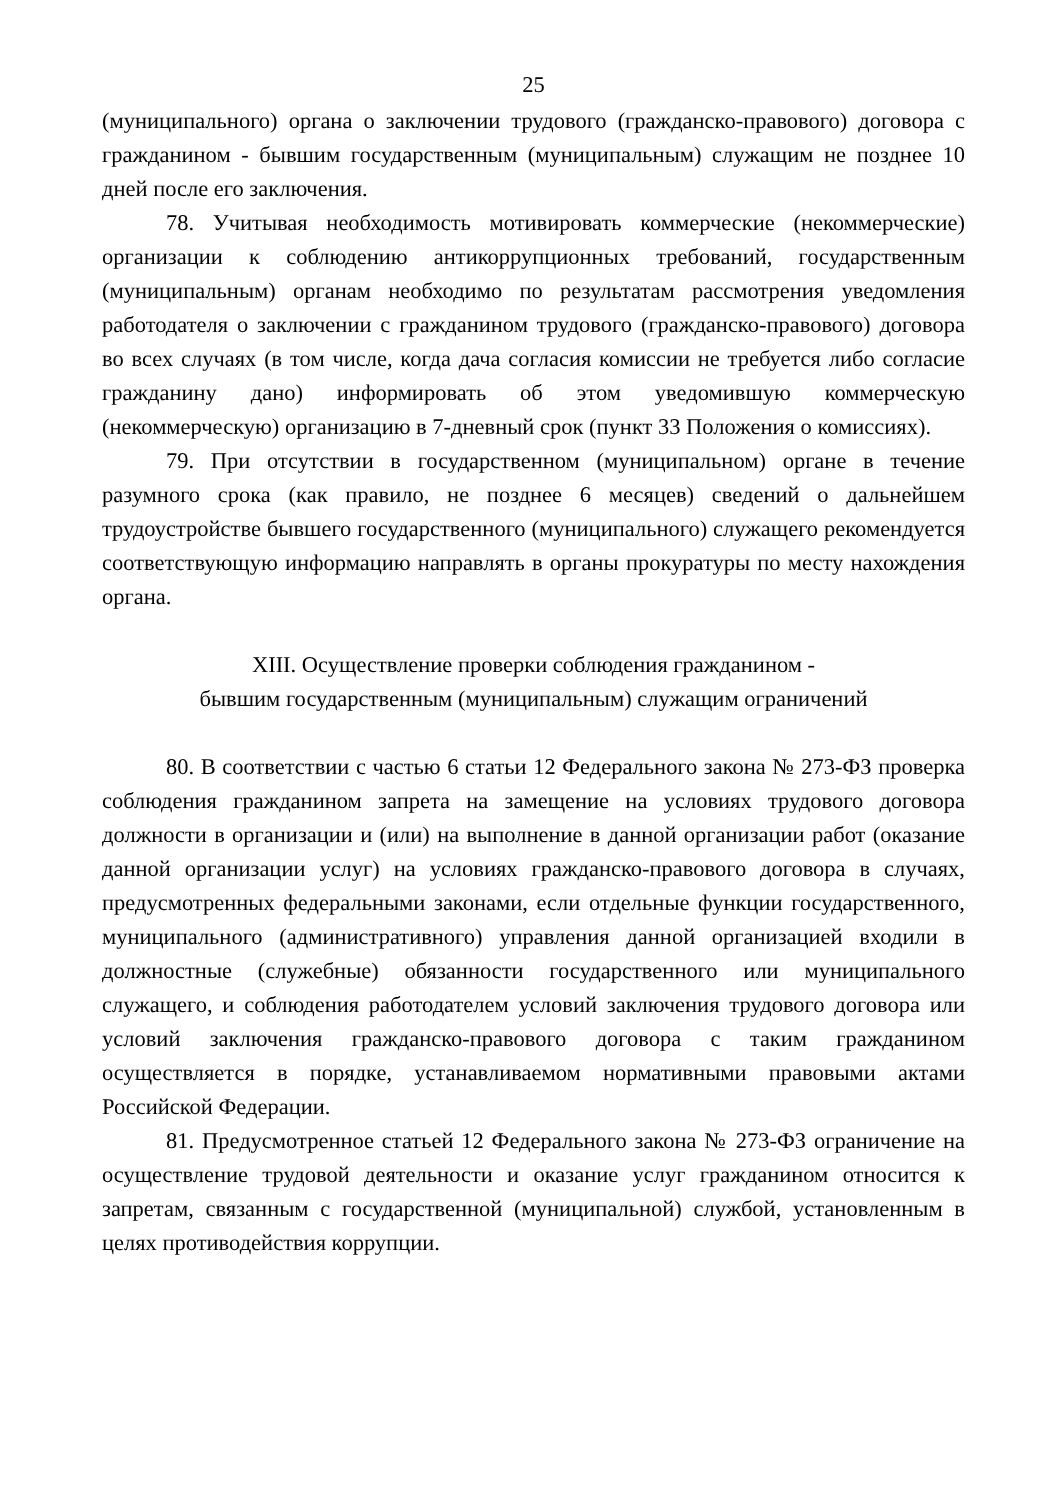25
(муниципального) органа о заключении трудового (гражданско-правового) договора с гражданином - бывшим государственным (муниципальным) служащим не позднее 10 дней после его заключения.
78. Учитывая необходимость мотивировать коммерческие (некоммерческие) организации к соблюдению антикоррупционных требований, государственным (муниципальным) органам необходимо по результатам рассмотрения уведомления работодателя о заключении с гражданином трудового (гражданско-правового) договора во всех случаях (в том числе, когда дача согласия комиссии не требуется либо согласие гражданину дано) информировать об этом уведомившую коммерческую (некоммерческую) организацию в 7-дневный срок (пункт 33 Положения о комиссиях).
79. При отсутствии в государственном (муниципальном) органе в течение разумного срока (как правило, не позднее 6 месяцев) сведений о дальнейшем трудоустройстве бывшего государственного (муниципального) служащего рекомендуется соответствующую информацию направлять в органы прокуратуры по месту нахождения органа.
XIII. Осуществление проверки соблюдения гражданином -
бывшим государственным (муниципальным) служащим ограничений
80. В соответствии с частью 6 статьи 12 Федерального закона № 273-ФЗ проверка соблюдения гражданином запрета на замещение на условиях трудового договора должности в организации и (или) на выполнение в данной организации работ (оказание данной организации услуг) на условиях гражданско-правового договора в случаях, предусмотренных федеральными законами, если отдельные функции государственного, муниципального (административного) управления данной организацией входили в должностные (служебные) обязанности государственного или муниципального служащего, и соблюдения работодателем условий заключения трудового договора или условий заключения гражданско-правового договора с таким гражданином осуществляется в порядке, устанавливаемом нормативными правовыми актами Российской Федерации.
81. Предусмотренное статьей 12 Федерального закона № 273-ФЗ ограничение на осуществление трудовой деятельности и оказание услуг гражданином относится к запретам, связанным с государственной (муниципальной) службой, установленным в целях противодействия коррупции.